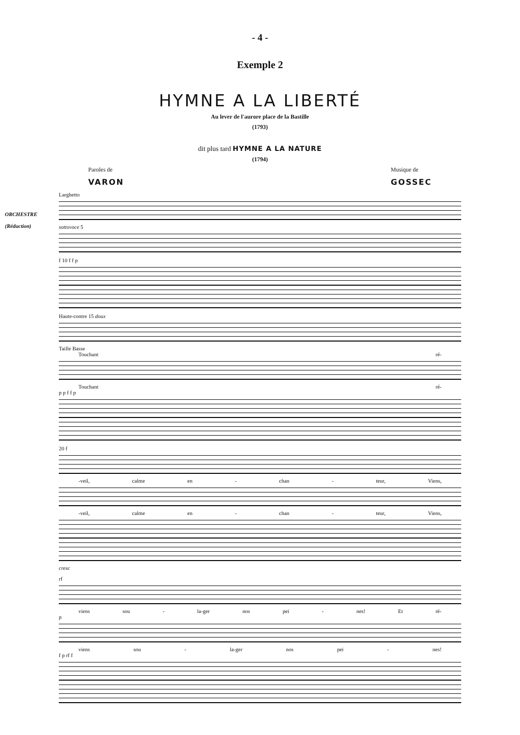- 4 -
Exemple 2
HYMNE A LA LIBERTÉ
Au lever de l'aurore place de la Bastille
(1793)
dit plus tard HYMNE A LA NATURE
(1794)
Paroles de
VARON
Musique de
GOSSEC
Larghetto
ORCHESTRE
(Réduction)
sottovoce 5
f 10 f f p
Haute-contre 15 doux
Taille Basse
Touchant ré-
Touchant ré-
p p f f p
20 f
-veil, calme en - chan - teur, Viens,
-veil, calme en - chan - teur, Viens,
cresc
rf
viens sou - la-ger nos pei - nes! Et ré-
p
viens sou - la-ger nos pei - nes!
f p rf f